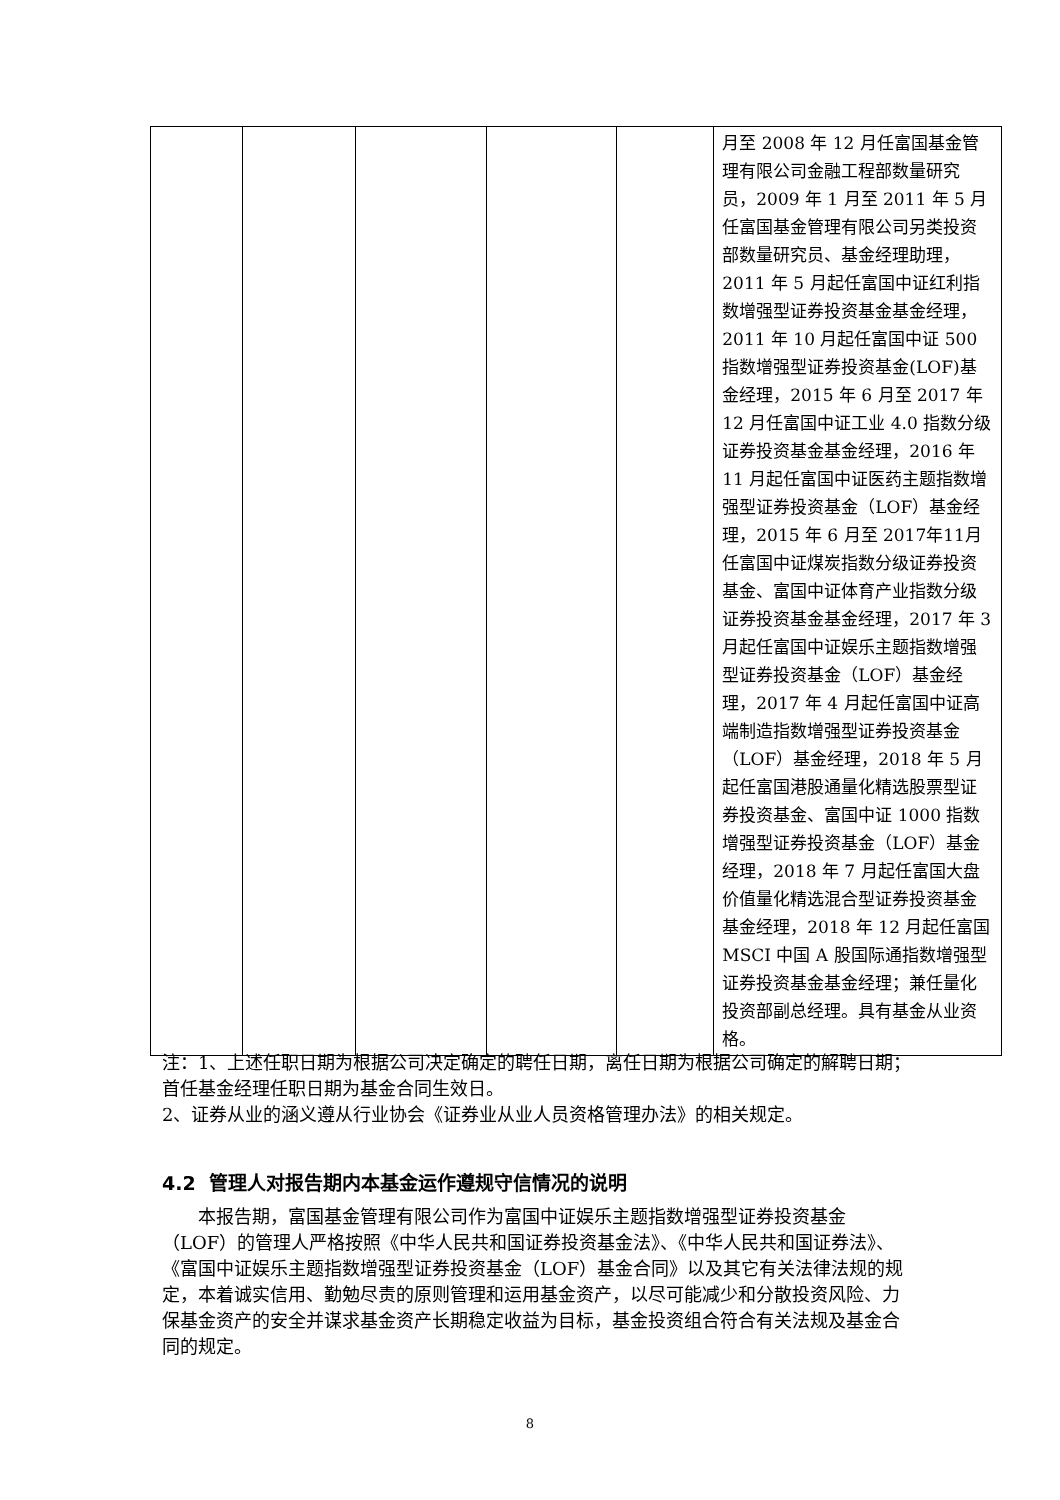| | | | | | 月至 2008 年 12 月任富国基金管理有限公司金融工程部数量研究员，2009 年 1 月至 2011 年 5 月任富国基金管理有限公司另类投资部数量研究员、基金经理助理，2011 年 5 月起任富国中证红利指数增强型证券投资基金基金经理，2011 年 10 月起任富国中证 500 指数增强型证券投资基金(LOF)基金经理，2015 年 6 月至 2017 年 12 月任富国中证工业 4.0 指数分级证券投资基金基金经理，2016 年 11 月起任富国中证医药主题指数增强型证券投资基金（LOF）基金经理，2015 年 6 月至 2017年11月任富国中证煤炭指数分级证券投资基金、富国中证体育产业指数分级证券投资基金基金经理，2017 年 3 月起任富国中证娱乐主题指数增强型证券投资基金（LOF）基金经理，2017 年 4 月起任富国中证高端制造指数增强型证券投资基金（LOF）基金经理，2018 年 5 月起任富国港股通量化精选股票型证券投资基金、富国中证 1000 指数增强型证券投资基金（LOF）基金经理，2018 年 7 月起任富国大盘价值量化精选混合型证券投资基金基金经理，2018 年 12 月起任富国 MSCI 中国 A 股国际通指数增强型证券投资基金基金经理；兼任量化投资部副总经理。具有基金从业资格。 |
注：1、上述任职日期为根据公司决定确定的聘任日期，离任日期为根据公司确定的解聘日期；首任基金经理任职日期为基金合同生效日。
2、证券从业的涵义遵从行业协会《证券业从业人员资格管理办法》的相关规定。
4.2 管理人对报告期内本基金运作遵规守信情况的说明
本报告期，富国基金管理有限公司作为富国中证娱乐主题指数增强型证券投资基金（LOF）的管理人严格按照《中华人民共和国证券投资基金法》、《中华人民共和国证券法》、《富国中证娱乐主题指数增强型证券投资基金（LOF）基金合同》以及其它有关法律法规的规定，本着诚实信用、勤勉尽责的原则管理和运用基金资产，以尽可能减少和分散投资风险、力保基金资产的安全并谋求基金资产长期稳定收益为目标，基金投资组合符合有关法规及基金合同的规定。
8